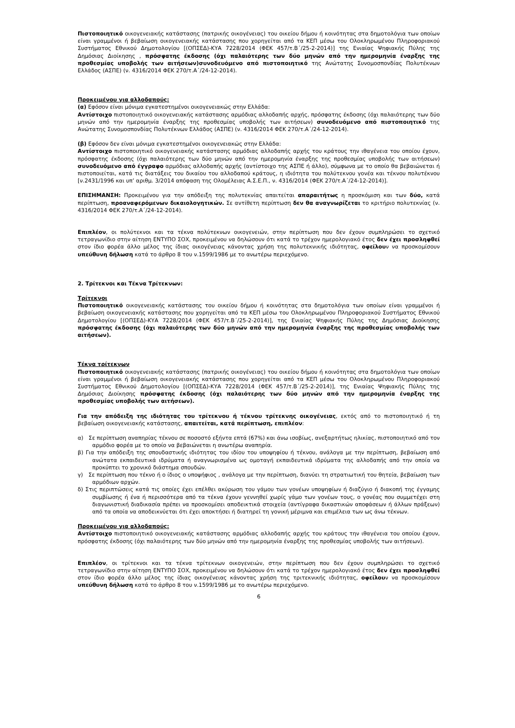Πιστοποιητικό οικογενειακής κατάστασης (πατρικής οικογένειας) του οικείου δήμου ή κοινότητας στα δημοτολόγια των οποίων είναι γραμμένοι ή βεβαίωση οικογενειακής κατάστασης που χορηγείται από τα ΚΕΠ μέσω του Ολοκληρωμένου Πληροφοριακού Συστήματος Εθνικού Δημοτολογίου [(ΟΠΣΕΔ)-ΚΥΑ 7228/2014 (ΦΕΚ 457/τ.Β΄/25-2-2014)] της Ενιαίας Ψηφιακής Πύλης της Δημόσιας Διοίκησης , πρόσφατης έκδοσης (όχι παλαιότερης των δύο μηνών από την ημερομηνία έναρξης της προθεσμίας υποβολής των αιτήσεων)συνοδευόμενο από πιστοποιητικό της Ανώτατης Συνομοσπονδίας Πολυτέκνων Ελλάδος (ΑΣΠΕ) (ν. 4316/2014 ΦΕΚ 270/τ.Α΄/24-12-2014).
Προκειμένου για αλλοδαπούς:
(α) Εφόσον είναι μόνιμα εγκατεστημένοι οικογενειακώς στην Ελλάδα:
Αντίστοιχο πιστοποιητικό οικογενειακής κατάστασης αρμόδιας αλλοδαπής αρχής, πρόσφατης έκδοσης (όχι παλαιότερης των δύο μηνών από την ημερομηνία έναρξης της προθεσμίας υποβολής των αιτήσεων) συνοδευόμενο από πιστοποιητικό της Ανώτατης Συνομοσπονδίας Πολυτέκνων Ελλάδος (ΑΣΠΕ) (ν. 4316/2014 ΦΕΚ 270/τ.Α΄/24-12-2014).
(β) Εφόσον δεν είναι μόνιμα εγκατεστημένοι οικογενειακώς στην Ελλάδα:
Αντίστοιχο πιστοποιητικό οικογενειακής κατάστασης αρμόδιας αλλοδαπής αρχής του κράτους την ιθαγένεια του οποίου έχουν, πρόσφατης έκδοσης (όχι παλαιότερης των δύο μηνών από την ημερομηνία έναρξης της προθεσμίας υποβολής των αιτήσεων) συνοδευόμενο από έγγραφο αρμόδιας αλλοδαπής αρχής (αντίστοιχο της ΑΣΠΕ ή άλλο), σύμφωνα με το οποίο θα βεβαιώνεται ή πιστοποιείται, κατά τις διατάξεις του δικαίου του αλλοδαπού κράτους, η ιδιότητα του πολύτεκνου γονέα και τέκνου πολυτέκνου [ν.2431/1996 και υπ’ αριθμ. 3/2014 απόφαση της Ολομέλειας Α.Σ.Ε.Π., ν. 4316/2014 (ΦΕΚ 270/τ.Α΄/24-12-2014)].
ΕΠΙΣΗΜΑΝΣΗ: Προκειμένου για την απόδειξη της πολυτεκνίας απαιτείται απαραιτήτως η προσκόμιση και των δύο, κατά περίπτωση, προαναφερόμενων δικαιολογητικών. Σε αντίθετη περίπτωση δεν θα αναγνωρίζεται το κριτήριο πολυτεκνίας (ν. 4316/2014 ΦΕΚ 270/τ.Α΄/24-12-2014).
Επιπλέον, οι πολύτεκνοι και τα τέκνα πολύτεκνων οικογενειών, στην περίπτωση που δεν έχουν συμπληρώσει το σχετικό τετραγωνίδιο στην αίτηση ΕΝΤΥΠΟ ΣΟΧ, προκειμένου να δηλώσουν ότι κατά το τρέχον ημερολογιακό έτος δεν έχει προσληφθεί στον ίδιο φορέα άλλο μέλος της ίδιας οικογένειας κάνοντας χρήση της πολυτεκνικής ιδιότητας, οφείλουν να προσκομίσουν υπεύθυνη δήλωση κατά το άρθρο 8 του ν.1599/1986 με το ανωτέρω περιεχόμενο.
2. Τρίτεκνοι και Τέκνα Τρίτεκνων:
Τρίτεκνοι
Πιστοποιητικό οικογενειακής κατάστασης του οικείου δήμου ή κοινότητας στα δημοτολόγια των οποίων είναι γραμμένοι ή βεβαίωση οικογενειακής κατάστασης που χορηγείται από τα ΚΕΠ μέσω του Ολοκληρωμένου Πληροφοριακού Συστήματος Εθνικού Δημοτολογίου [(ΟΠΣΕΔ)-ΚΥΑ 7228/2014 (ΦΕΚ 457/τ.Β΄/25-2-2014)], της Ενιαίας Ψηφιακής Πύλης της Δημόσιας Διοίκησης πρόσφατης έκδοσης (όχι παλαιότερης των δύο μηνών από την ημερομηνία έναρξης της προθεσμίας υποβολής των αιτήσεων).
Τέκνα τρίτεκνων
Πιστοποιητικό οικογενειακής κατάστασης (πατρικής οικογένειας) του οικείου δήμου ή κοινότητας στα δημοτολόγια των οποίων είναι γραμμένοι ή βεβαίωση οικογενειακής κατάστασης που χορηγείται από τα ΚΕΠ μέσω του Ολοκληρωμένου Πληροφοριακού Συστήματος Εθνικού Δημοτολογίου [(ΟΠΣΕΔ)-ΚΥΑ 7228/2014 (ΦΕΚ 457/τ.Β΄/25-2-2014)], της Ενιαίας Ψηφιακής Πύλης της Δημόσιας Διοίκησης πρόσφατης έκδοσης (όχι παλαιότερης των δύο μηνών από την ημερομηνία έναρξης της προθεσμίας υποβολής των αιτήσεων).
Για την απόδειξη της ιδιότητας του τρίτεκνου ή τέκνου τρίτεκνης οικογένειας, εκτός από το πιστοποιητικό ή τη βεβαίωση οικογενειακής κατάστασης, απαιτείται, κατά περίπτωση, επιπλέον:
α) Σε περίπτωση αναπηρίας τέκνου σε ποσοστό εξήντα επτά (67%) και άνω ισοβίως, ανεξαρτήτως ηλικίας, πιστοποιητικό από τον αρμόδιο φορέα με το οποίο να βεβαιώνεται η ανωτέρω αναπηρία.
β) Για την απόδειξη της σπουδαστικής ιδιότητας του ιδίου του υποψηφίου ή τέκνου, ανάλογα με την περίπτωση, βεβαίωση από ανώτατα εκπαιδευτικά ιδρύματα ή αναγνωρισμένα ως ομοταγή εκπαιδευτικά ιδρύματα της αλλοδαπής από την οποία να προκύπτει το χρονικό διάστημα σπουδών.
γ) Σε περίπτωση που τέκνο ή ο ίδιος ο υποψήφιος , ανάλογα με την περίπτωση, διανύει τη στρατιωτική του θητεία, βεβαίωση των αρμόδιων αρχών.
δ) Στις περιπτώσεις κατά τις οποίες έχει επέλθει ακύρωση του γάμου των γονέων υποψηφίων ή διαζύγιο ή διακοπή της έγγαμης συμβίωσης ή ένα ή περισσότερα από τα τέκνα έχουν γεννηθεί χωρίς γάμο των γονέων τους, ο γονέας που συμμετέχει στη διαγωνιστική διαδικασία πρέπει να προσκομίσει αποδεικτικά στοιχεία (αντίγραφα δικαστικών αποφάσεων ή άλλων πράξεων) από τα οποία να αποδεικνύεται ότι έχει αποκτήσει ή διατηρεί τη γονική μέριμνα και επιμέλεια των ως άνω τέκνων.
Προκειμένου για αλλοδαπούς:
Αντίστοιχο πιστοποιητικό οικογενειακής κατάστασης αρμόδιας αλλοδαπής αρχής του κράτους την ιθαγένεια του οποίου έχουν, πρόσφατης έκδοσης (όχι παλαιότερης των δύο μηνών από την ημερομηνία έναρξης της προθεσμίας υποβολής των αιτήσεων).
Επιπλέον, οι τρίτεκνοι και τα τέκνα τρίτεκνων οικογενειών, στην περίπτωση που δεν έχουν συμπληρώσει το σχετικό τετραγωνίδιο στην αίτηση ΕΝΤΥΠΟ ΣΟΧ, προκειμένου να δηλώσουν ότι κατά το τρέχον ημερολογιακό έτος δεν έχει προσληφθεί στον ίδιο φορέα άλλο μέλος της ίδιας οικογένειας κάνοντας χρήση της τριτεκνικής ιδιότητας, οφείλουν να προσκομίσουν υπεύθυνη δήλωση κατά το άρθρο 8 του ν.1599/1986 με το ανωτέρω περιεχόμενο.
6